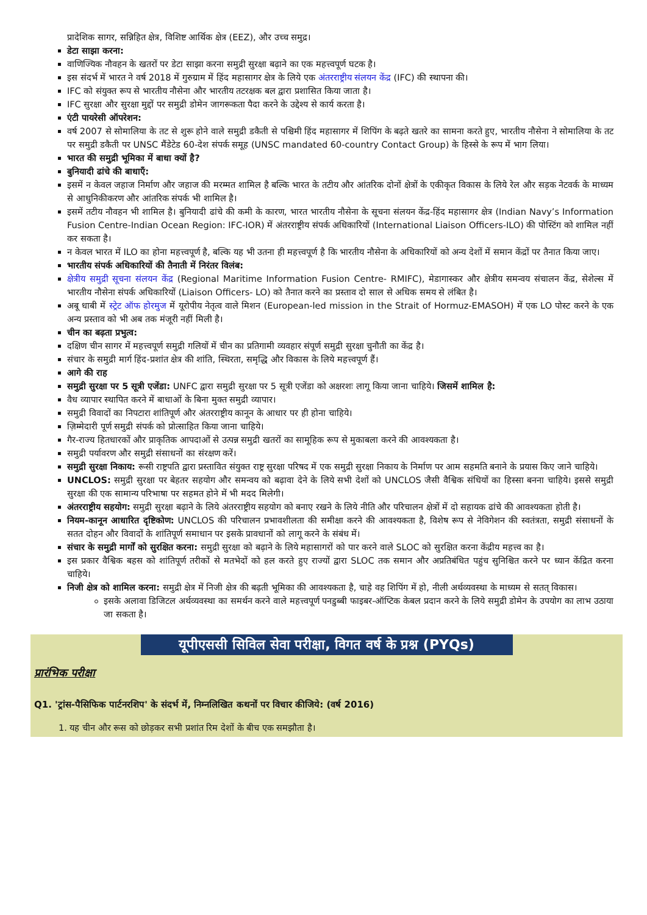प्रादेशिक सागर, सन्निहित क्षेत्र, विशिष्ट आर्थिक क्षेत्र (EEZ), और उच्च समुद्र।
डेटा साझा करना:
वाणिज्यिक नौवहन के खतरों पर डेटा साझा करना समुद्री सुरक्षा बढ़ाने का एक महत्त्वपूर्ण घटक है।
इस संदर्भ में भारत ने वर्ष 2018 में गुरुग्राम में हिंद महासागर क्षेत्र के लिये एक अंतरराष्ट्रीय संलयन केंद्र (IFC) की स्थापना की।
IFC को संयुक्त रूप से भारतीय नौसेना और भारतीय तटरक्षक बल द्वारा प्रशासित किया जाता है।
IFC सुरक्षा और सुरक्षा मुद्दों पर समुद्री डोमेन जागरूकता पैदा करने के उद्देश्य से कार्य करता है।
एंटी पायरेसी ऑपरेशन:
वर्ष 2007 से सोमालिया के तट से शुरू होने वाले समुद्री डकैती से पश्चिमी हिंद महासागर में शिपिंग के बढ़ते खतरे का सामना करते हुए, भारतीय नौसेना ने सोमालिया के तट पर समुद्री डकैती पर UNSC मैंडेटेड 60-देश संपर्क समूह (UNSC mandated 60-country Contact Group) के हिस्से के रूप में भाग लिया।
भारत की समुद्री भूमिका में बाधा क्यों है?
बुनियादी ढांचे की बाधाएँ:
इसमें न केवल जहाज निर्माण और जहाज की मरम्मत शामिल है बल्कि भारत के तटीय और आंतरिक दोनों क्षेत्रों के एकीकृत विकास के लिये रेल और सड़क नेटवर्क के माध्यम से आधुनिकीकरण और आंतरिक संपर्क भी शामिल है।
इसमें तटीय नौवहन भी शामिल है। बुनियादी ढांचे की कमी के कारण, भारत भारतीय नौसेना के सूचना संलयन केंद्र-हिंद महासागर क्षेत्र (Indian Navy’s Information Fusion Centre-Indian Ocean Region: IFC-IOR) में अंतरराष्ट्रीय संपर्क अधिकारियों (International Liaison Officers-ILO) की पोस्टिंग को शामिल नहीं कर सकता है।
न केवल भारत में ILO का होना महत्त्वपूर्ण है, बल्कि यह भी उतना ही महत्त्वपूर्ण है कि भारतीय नौसेना के अधिकारियों को अन्य देशों में समान केंद्रों पर तैनात किया जाए।
भारतीय संपर्क अधिकारियों की तैनाती में निरंतर विलंब:
क्षेत्रीय समुद्री सूचना संलयन केंद्र (Regional Maritime Information Fusion Centre- RMIFC), मेडागास्कर और क्षेत्रीय समन्वय संचालन केंद्र, सेशेल्स में भारतीय नौसेना संपर्क अधिकारियों (Liaison Officers- LO) को तैनात करने का प्रस्ताव दो साल से अधिक समय से लंबित है।
अबू धाबी में स्ट्रेट ऑफ होरमुज में यूरोपीय नेतृत्व वाले मिशन (European-led mission in the Strait of Hormuz-EMASOH) में एक LO पोस्ट करने के एक अन्य प्रस्ताव को भी अब तक मंजूरी नहीं मिली है।
चीन का बढ़ता प्रभुत्व:
दक्षिण चीन सागर में महत्त्वपूर्ण समुद्री गलियों में चीन का प्रतिगामी व्यवहार संपूर्ण समुद्री सुरक्षा चुनौती का केंद्र है।
संचार के समुद्री मार्ग हिंद-प्रशांत क्षेत्र की शांति, स्थिरता, समृद्धि और विकास के लिये महत्त्वपूर्ण हैं।
आगे की राह
समुद्री सुरक्षा पर 5 सूत्री एजेंडा: UNFC द्वारा समुद्री सुरक्षा पर 5 सूत्री एजेंडा को अक्षरशः लागू किया जाना चाहिये। जिसमें शामिल है:
वैध व्यापार स्थापित करने में बाधाओं के बिना मुक्त समुद्री व्यापार।
समुद्री विवादों का निपटारा शांतिपूर्ण और अंतरराष्ट्रीय कानून के आधार पर ही होना चाहिये।
ज़िम्मेदारी पूर्ण समुद्री संपर्क को प्रोत्साहित किया जाना चाहिये।
गैर-राज्य हितधारकों और प्राकृतिक आपदाओं से उत्पन्न समुद्री खतरों का सामूहिक रूप से मुकाबला करने की आवश्यकता है।
समुद्री पर्यावरण और समुद्री संसाधनों का संरक्षण करें।
समुद्री सुरक्षा निकाय: रूसी राष्ट्रपति द्वारा प्रस्तावित संयुक्त राष्ट्र सुरक्षा परिषद में एक समुद्री सुरक्षा निकाय के निर्माण पर आम सहमति बनाने के प्रयास किए जाने चाहिये।
UNCLOS: समुद्री सुरक्षा पर बेहतर सहयोग और समन्वय को बढ़ावा देने के लिये सभी देशों को UNCLOS जैसी वैश्विक संधियों का हिस्सा बनना चाहिये। इससे समुद्री सुरक्षा की एक सामान्य परिभाषा पर सहमत होने में भी मदद मिलेगी।
अंतरराष्ट्रीय सहयोग: समुद्री सुरक्षा बढ़ाने के लिये अंतरराष्ट्रीय सहयोग को बनाए रखने के लिये नीति और परिचालन क्षेत्रों में दो सहायक ढांचे की आवश्यकता होती है।
नियम-कानून आधारित दृष्टिकोण: UNCLOS की परिचालन प्रभावशीलता की समीक्षा करने की आवश्यकता है, विशेष रूप से नेविगेशन की स्वतंत्रता, समुद्री संसाधनों के सतत दोहन और विवादों के शांतिपूर्ण समाधान पर इसके प्रावधानों को लागू करने के संबंध में।
संचार के समुद्री मार्गों को सुरक्षित करना: समुद्री सुरक्षा को बढ़ाने के लिये महासागरों को पार करने वाले SLOC को सुरक्षित करना केंद्रीय महत्त्व का है।
इस प्रकार वैश्विक बहस को शांतिपूर्ण तरीकों से मतभेदों को हल करते हुए राज्यों द्वारा SLOC तक समान और अप्रतिबंधित पहुंच सुनिश्चित करने पर ध्यान केंद्रित करना चाहिये।
निजी क्षेत्र को शामिल करना: समुद्री क्षेत्र में निजी क्षेत्र की बढ़ती भूमिका की आवश्यकता है, चाहे वह शिपिंग में हो, नीली अर्थव्यवस्था के माध्यम से सतत् विकास।
इसके अलावा डिजिटल अर्थव्यवस्था का समर्थन करने वाले महत्त्वपूर्ण पनडुब्बी फाइबर-ऑप्टिक केबल प्रदान करने के लिये समुद्री डोमेन के उपयोग का लाभ उठाया जा सकता है।
यूपीएससी सिविल सेवा परीक्षा, विगत वर्ष के प्रश्न (PYQs)
प्रारंभिक परीक्षा
Q1. 'ट्रांस-पैसिफिक पार्टनरशिप' के संदर्भ में, निम्नलिखित कथनों पर विचार कीजिये: (वर्ष 2016)
1. यह चीन और रूस को छोड़कर सभी प्रशांत रिम देशों के बीच एक समझौता है।